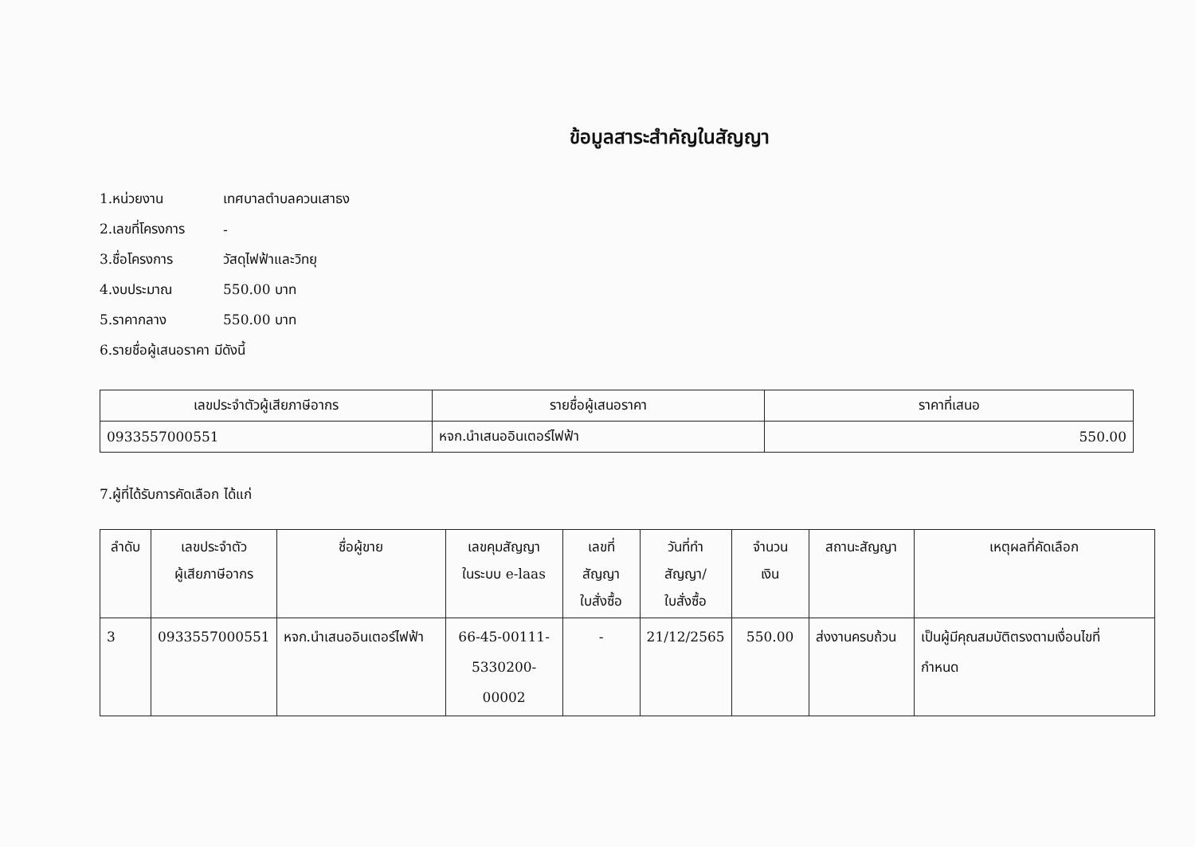ข้อมูลสาระสำคัญในสัญญา
1.หน่วยงาน เทศบาลตำบลควนเสาธง
2.เลขที่โครงการ -
3.ชื่อโครงการ วัสดุไฟฟ้าและวิทยุ
4.งบประมาณ 550.00 บาท
5.ราคากลาง 550.00 บาท
6.รายชื่อผู้เสนอราคา มีดังนี้
| เลขประจำตัวผู้เสียภาษีอากร | รายชื่อผู้เสนอราคา | ราคาที่เสนอ |
| --- | --- | --- |
| 0933557000551 | หจก.นำเสนออินเตอร์ไฟฟ้า | 550.00 |
7.ผู้ที่ได้รับการคัดเลือก ได้แก่
| ลำดับ | เลขประจำตัว ผู้เสียภาษีอากร | ชื่อผู้ขาย | เลขคุมสัญญา ในระบบ e-laas | เลขที่สัญญา ใบสั่งซื้อ | วันที่ทำ สัญญา/ ใบสั่งซื้อ | จำนวน เงิน | สถานะสัญญา | เหตุผลที่คัดเลือก |
| --- | --- | --- | --- | --- | --- | --- | --- | --- |
| 3 | 0933557000551 | หจก.นำเสนออินเตอร์ไฟฟ้า | 66-45-00111- 5330200-00002 | - | 21/12/2565 | 550.00 | ส่งงานครบถ้วน | เป็นผู้มีคุณสมบัติตรงตามเงื่อนไขที่ กำหนด |